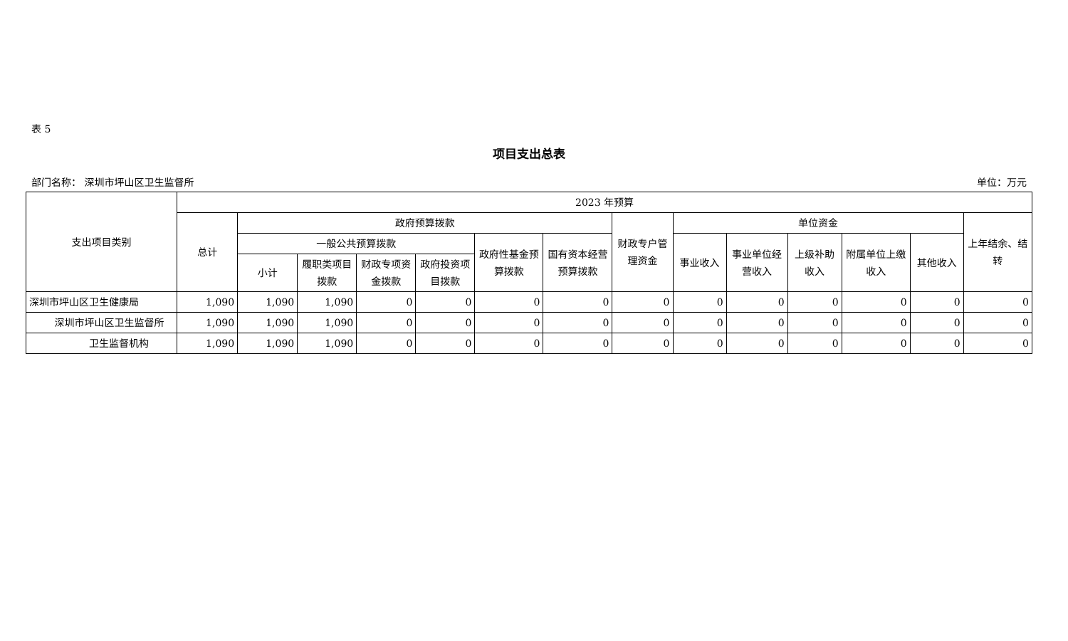表 5
项目支出总表
部门名称： 深圳市坪山区卫生监督所 单位：万元
| 支出项目类别 | 2023 年预算 | | | | | | | | | | | | | |
| --- | --- | --- | --- | --- | --- | --- | --- | --- | --- | --- | --- | --- | --- | --- |
| | 总计 | 政府预算拨款 | | | | | | 财政专户管理资金 | 单位资金 | | | | | 上年结余、结转 |
| | | 一般公共预算拨款 | | | | 政府性基金预算拨款 | 国有资本经营预算拨款 | | 事业收入 | 事业单位经营收入 | 上级补助收入 | 附属单位上缴收入 | 其他收入 | |
| | | 小计 | 履职类项目拨款 | 财政专项资金拨款 | 政府投资项目拨款 | | | | | | | | | |
| 深圳市坪山区卫生健康局 | 1,090 | 1,090 | 1,090 | 0 | 0 | 0 | 0 | 0 | 0 | 0 | 0 | 0 | 0 | 0 |
| 深圳市坪山区卫生监督所 | 1,090 | 1,090 | 1,090 | 0 | 0 | 0 | 0 | 0 | 0 | 0 | 0 | 0 | 0 | 0 |
| 卫生监督机构 | 1,090 | 1,090 | 1,090 | 0 | 0 | 0 | 0 | 0 | 0 | 0 | 0 | 0 | 0 | 0 |